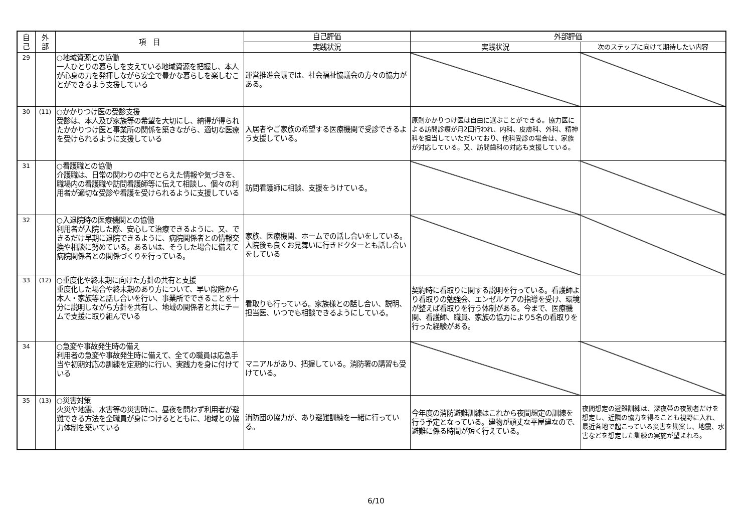| 自 己 | 外 部 | 項 目 | 自己評価 | 外部評価 | |
| --- | --- | --- | --- | --- | --- |
| | | | 実践状況 | 実践状況 | 次のステップに向けて期待したい内容 |
| 29 | | ○地域資源との協働 一人ひとりの暮らしを支えている地域資源を把握し、本人が心身の力を発揮しながら安全で豊かな暮らしを楽しむことができるよう支援している | 運営推進会議では、社会福祉協議会の方々の協力がある。 | | |
| 30 | (11) | ○かかりつけ医の受診支援 受診は、本人及び家族等の希望を大切にし、納得が得られたかかりつけ医と事業所の関係を築きながら、適切な医療を受けられるように支援している | 入居者やご家族の希望する医療機関で受診できるよう支援している。 | 原則かかりつけ医は自由に選ぶことができる。協力医による訪問診療が月2回行われ、内科、皮膚科、外科、精神科を担当していただいており、他科受診の場合は、家族が対応している。又、訪問歯科の対応も支援している。 | |
| 31 | | ○看護職との協働 介護職は、日常の関わりの中でとらえた情報や気づきを、職場内の看護職や訪問看護師等に伝えて相談し、個々の利用者が適切な受診や看護を受けられるように支援している | 訪問看護師に相談、支援をうけている。 | | |
| 32 | | ○入退院時の医療機関との協働 利用者が入院した際、安心して治療できるように、又、できるだけ早期に退院できるように、病院関係者との情報交換や相談に努めている。あるいは、そうした場合に備えて病院関係者との関係づくりを行っている。 | 家族、医療機関、ホームでの話し合いをしている。入院後も良くお見舞いに行きドクターとも話し合いをしている | | |
| 33 | (12) | ○重度化や終末期に向けた方針の共有と支援 重度化した場合や終末期のあり方について、早い段階から本人・家族等と話し合いを行い、事業所でできることを十分に説明しながら方針を共有し、地域の関係者と共にチームで支援に取り組んでいる | 看取りも行っている。家族様との話し合い、説明、担当医、いつでも相談できるようにしている。 | 契約時に看取りに関する説明を行っている。看護師より看取りの勉強会、エンゼルケアの指導を受け、環境が整えば看取りを行う体制がある。今まで、医療機関、看護師、職員、家族の協力により5名の看取りを行った経験がある。 | |
| 34 | | ○急変や事故発生時の備え 利用者の急変や事故発生時に備えて、全ての職員は応急手当や初期対応の訓練を定期的に行い、実践力を身に付けている | マニアルがあり、把握している。消防署の講習も受けている。 | | |
| 35 | (13) | ○災害対策 火災や地震、水害等の災害時に、昼夜を問わず利用者が避難できる方法を全職員が身につけるとともに、地域との協力体制を築いている | 消防団の協力が、あり避難訓練を一緒に行っている。 | 今年度の消防避難訓練はこれから夜間想定の訓練を行う予定となっている。建物が頑丈な平屋建なので、避難に係る時間が短く行えている。 | 夜間想定の避難訓練は、深夜帯の夜勤者だけを想定し、近隣の協力を得ることも視野に入れ、最近各地で起こっている災害を勘案し、地震、水害などを想定した訓練の実施が望まれる。 |
6/10